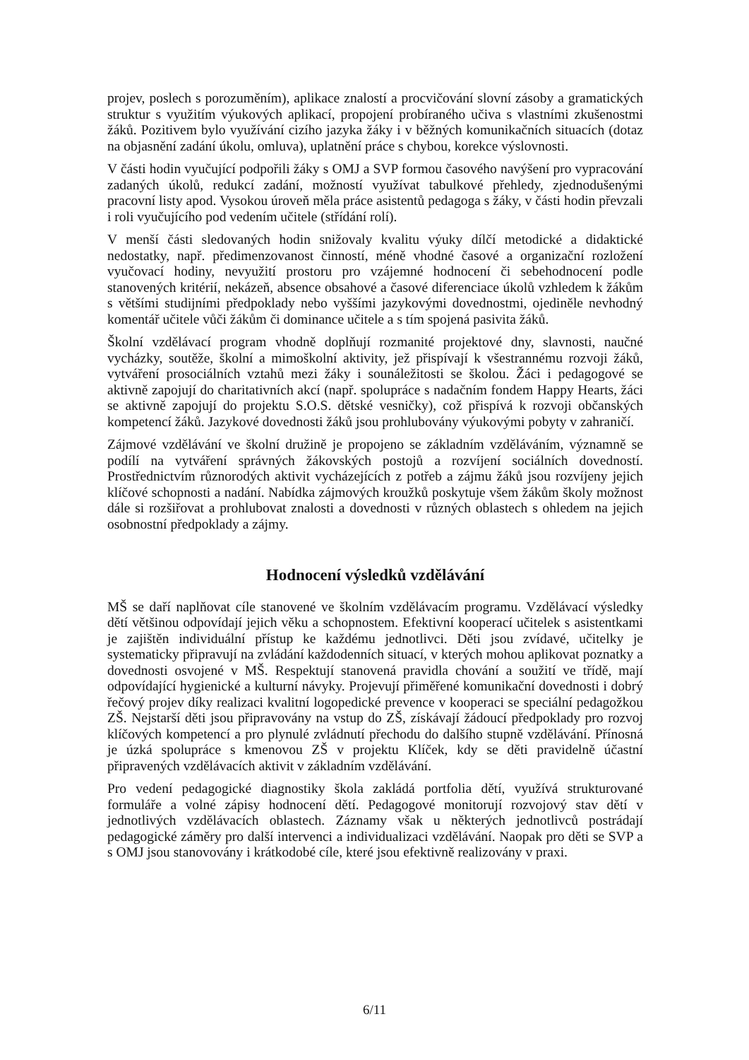projev, poslech s porozuměním), aplikace znalostí a procvičování slovní zásoby a gramatických struktur s využitím výukových aplikací, propojení probíraného učiva s vlastními zkušenostmi žáků. Pozitivem bylo využívání cizího jazyka žáky i v běžných komunikačních situacích (dotaz na objasnění zadání úkolu, omluva), uplatnění práce s chybou, korekce výslovnosti.
V části hodin vyučující podpořili žáky s OMJ a SVP formou časového navýšení pro vypracování zadaných úkolů, redukcí zadání, možností využívat tabulkové přehledy, zjednodušenými pracovní listy apod. Vysokou úroveň měla práce asistentů pedagoga s žáky, v části hodin převzali i roli vyučujícího pod vedením učitele (střídání rolí).
V menší části sledovaných hodin snižovaly kvalitu výuky dílčí metodické a didaktické nedostatky, např. předimenzovanost činností, méně vhodné časové a organizační rozložení vyučovací hodiny, nevyužití prostoru pro vzájemné hodnocení či sebehodnocení podle stanovených kritérií, nekázeň, absence obsahové a časové diferenciace úkolů vzhledem k žákům s většími studijními předpoklady nebo vyššími jazykovými dovednostmi, ojediněle nevhodný komentář učitele vůči žákům či dominance učitele a s tím spojená pasivita žáků.
Školní vzdělávací program vhodně doplňují rozmanité projektové dny, slavnosti, naučné vycházky, soutěže, školní a mimoškolní aktivity, jež přispívají k všestrannému rozvoji žáků, vytváření prosociálních vztahů mezi žáky i sounáležitosti se školou. Žáci i pedagogové se aktivně zapojují do charitativních akcí (např. spolupráce s nadačním fondem Happy Hearts, žáci se aktivně zapojují do projektu S.O.S. dětské vesničky), což přispívá k rozvoji občanských kompetencí žáků. Jazykové dovednosti žáků jsou prohlubovány výukovými pobyty v zahraničí.
Zájmové vzdělávání ve školní družině je propojeno se základním vzděláváním, významně se podílí na vytváření správných žákovských postojů a rozvíjení sociálních dovedností. Prostřednictvím různorodých aktivit vycházejících z potřeb a zájmu žáků jsou rozvíjeny jejich klíčové schopnosti a nadání. Nabídka zájmových kroužků poskytuje všem žákům školy možnost dále si rozšiřovat a prohlubovat znalosti a dovednosti v různých oblastech s ohledem na jejich osobnostní předpoklady a zájmy.
Hodnocení výsledků vzdělávání
MŠ se daří naplňovat cíle stanovené ve školním vzdělávacím programu. Vzdělávací výsledky dětí většinou odpovídají jejich věku a schopnostem. Efektivní kooperací učitelek s asistentkami je zajištěn individuální přístup ke každému jednotlivci. Děti jsou zvídavé, učitelky je systematicky připravují na zvládání každodenních situací, v kterých mohou aplikovat poznatky a dovednosti osvojené v MŠ. Respektují stanovená pravidla chování a soužití ve třídě, mají odpovídající hygienické a kulturní návyky. Projevují přiměřené komunikační dovednosti i dobrý řečový projev díky realizaci kvalitní logopedické prevence v kooperaci se speciální pedagožkou ZŠ. Nejstarší děti jsou připravovány na vstup do ZŠ, získávají žádoucí předpoklady pro rozvoj klíčových kompetencí a pro plynulé zvládnutí přechodu do dalšího stupně vzdělávání. Přínosná je úzká spolupráce s kmenovou ZŠ v projektu Klíček, kdy se děti pravidelně účastní připravených vzdělávacích aktivit v základním vzdělávání.
Pro vedení pedagogické diagnostiky škola zakládá portfolia dětí, využívá strukturované formuláře a volné zápisy hodnocení dětí. Pedagogové monitorují rozvojový stav dětí v jednotlivých vzdělávacích oblastech. Záznamy však u některých jednotlivců postrádají pedagogické záměry pro další intervenci a individualizaci vzdělávání. Naopak pro děti se SVP a s OMJ jsou stanovovány i krátkodobé cíle, které jsou efektivně realizovány v praxi.
6/11